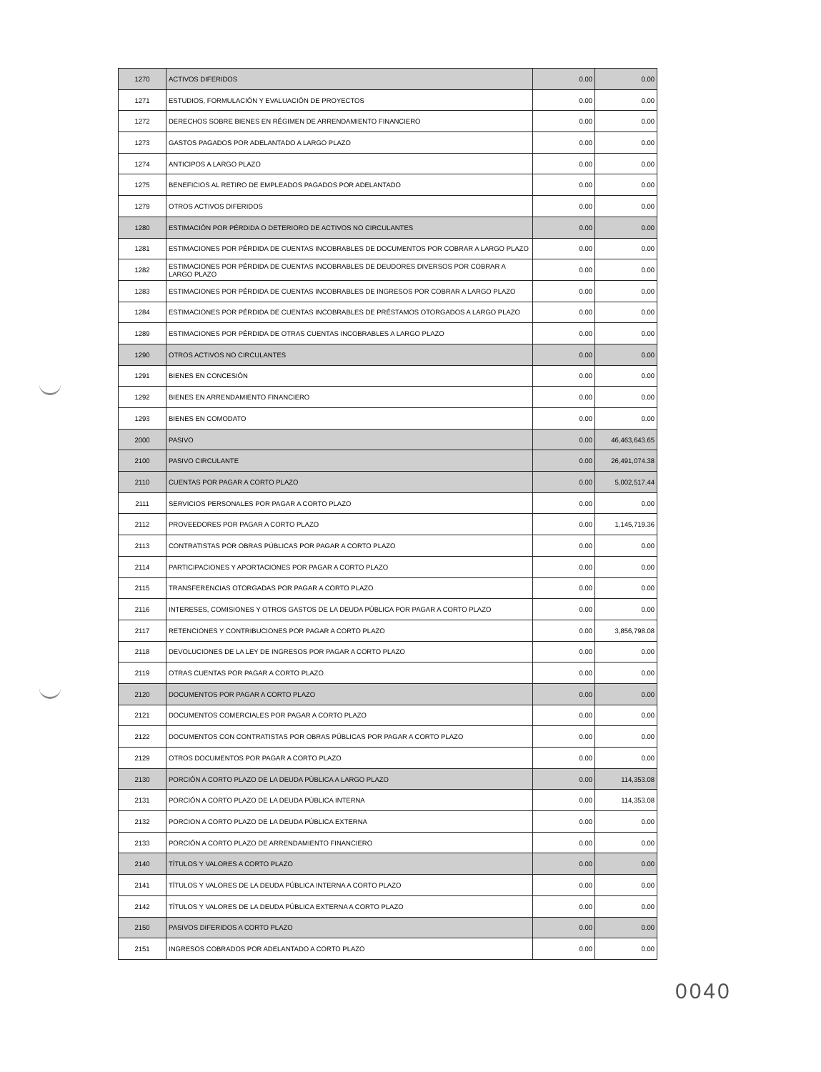| 1270 | ACTIVOS DIFERIDOS | 0.00 | 0.00 |
| 1271 | ESTUDIOS, FORMULACIÓN Y EVALUACIÓN DE PROYECTOS | 0.00 | 0.00 |
| 1272 | DERECHOS SOBRE BIENES EN RÉGIMEN DE ARRENDAMIENTO FINANCIERO | 0.00 | 0.00 |
| 1273 | GASTOS PAGADOS POR ADELANTADO A LARGO PLAZO | 0.00 | 0.00 |
| 1274 | ANTICIPOS A LARGO PLAZO | 0.00 | 0.00 |
| 1275 | BENEFICIOS AL RETIRO DE EMPLEADOS PAGADOS POR ADELANTADO | 0.00 | 0.00 |
| 1279 | OTROS ACTIVOS DIFERIDOS | 0.00 | 0.00 |
| 1280 | ESTIMACIÓN POR PÉRDIDA O DETERIORO DE ACTIVOS NO CIRCULANTES | 0.00 | 0.00 |
| 1281 | ESTIMACIONES POR PÉRDIDA DE CUENTAS INCOBRABLES DE DOCUMENTOS POR COBRAR A LARGO PLAZO | 0.00 | 0.00 |
| 1282 | ESTIMACIONES POR PÉRDIDA DE CUENTAS INCOBRABLES DE DEUDORES DIVERSOS POR COBRAR A LARGO PLAZO | 0.00 | 0.00 |
| 1283 | ESTIMACIONES POR PÉRDIDA DE CUENTAS INCOBRABLES DE INGRESOS POR COBRAR A LARGO PLAZO | 0.00 | 0.00 |
| 1284 | ESTIMACIONES POR PÉRDIDA DE CUENTAS INCOBRABLES DE PRÉSTAMOS OTORGADOS A LARGO PLAZO | 0.00 | 0.00 |
| 1289 | ESTIMACIONES POR PÉRDIDA DE OTRAS CUENTAS INCOBRABLES A LARGO PLAZO | 0.00 | 0.00 |
| 1290 | OTROS ACTIVOS NO CIRCULANTES | 0.00 | 0.00 |
| 1291 | BIENES EN CONCESIÓN | 0.00 | 0.00 |
| 1292 | BIENES EN ARRENDAMIENTO FINANCIERO | 0.00 | 0.00 |
| 1293 | BIENES EN COMODATO | 0.00 | 0.00 |
| 2000 | PASIVO | 0.00 | 46,463,643.65 |
| 2100 | PASIVO CIRCULANTE | 0.00 | 26,491,074.38 |
| 2110 | CUENTAS POR PAGAR A CORTO PLAZO | 0.00 | 5,002,517.44 |
| 2111 | SERVICIOS PERSONALES POR PAGAR A CORTO PLAZO | 0.00 | 0.00 |
| 2112 | PROVEEDORES POR PAGAR A CORTO PLAZO | 0.00 | 1,145,719.36 |
| 2113 | CONTRATISTAS POR OBRAS PÚBLICAS POR PAGAR A CORTO PLAZO | 0.00 | 0.00 |
| 2114 | PARTICIPACIONES Y APORTACIONES POR PAGAR A CORTO PLAZO | 0.00 | 0.00 |
| 2115 | TRANSFERENCIAS OTORGADAS POR PAGAR A CORTO PLAZO | 0.00 | 0.00 |
| 2116 | INTERESES, COMISIONES Y OTROS GASTOS DE LA DEUDA PÚBLICA POR PAGAR A CORTO PLAZO | 0.00 | 0.00 |
| 2117 | RETENCIONES Y CONTRIBUCIONES POR PAGAR A CORTO PLAZO | 0.00 | 3,856,798.08 |
| 2118 | DEVOLUCIONES DE LA LEY DE INGRESOS POR PAGAR A CORTO PLAZO | 0.00 | 0.00 |
| 2119 | OTRAS CUENTAS POR PAGAR A CORTO PLAZO | 0.00 | 0.00 |
| 2120 | DOCUMENTOS POR PAGAR A CORTO PLAZO | 0.00 | 0.00 |
| 2121 | DOCUMENTOS COMERCIALES POR PAGAR A CORTO PLAZO | 0.00 | 0.00 |
| 2122 | DOCUMENTOS CON CONTRATISTAS POR OBRAS PÚBLICAS POR PAGAR A CORTO PLAZO | 0.00 | 0.00 |
| 2129 | OTROS DOCUMENTOS POR PAGAR A CORTO PLAZO | 0.00 | 0.00 |
| 2130 | PORCIÓN A CORTO PLAZO DE LA DEUDA PÚBLICA A LARGO PLAZO | 0.00 | 114,353.08 |
| 2131 | PORCIÓN A CORTO PLAZO DE LA DEUDA PÚBLICA INTERNA | 0.00 | 114,353.08 |
| 2132 | PORCION A CORTO PLAZO DE LA DEUDA PÚBLICA EXTERNA | 0.00 | 0.00 |
| 2133 | PORCIÓN A CORTO PLAZO DE ARRENDAMIENTO FINANCIERO | 0.00 | 0.00 |
| 2140 | TÍTULOS Y VALORES A CORTO PLAZO | 0.00 | 0.00 |
| 2141 | TÍTULOS Y VALORES DE LA DEUDA PÚBLICA INTERNA A CORTO PLAZO | 0.00 | 0.00 |
| 2142 | TÍTULOS Y VALORES DE LA DEUDA PÚBLICA EXTERNA A CORTO PLAZO | 0.00 | 0.00 |
| 2150 | PASIVOS DIFERIDOS A CORTO PLAZO | 0.00 | 0.00 |
| 2151 | INGRESOS COBRADOS POR ADELANTADO A CORTO PLAZO | 0.00 | 0.00 |
0040